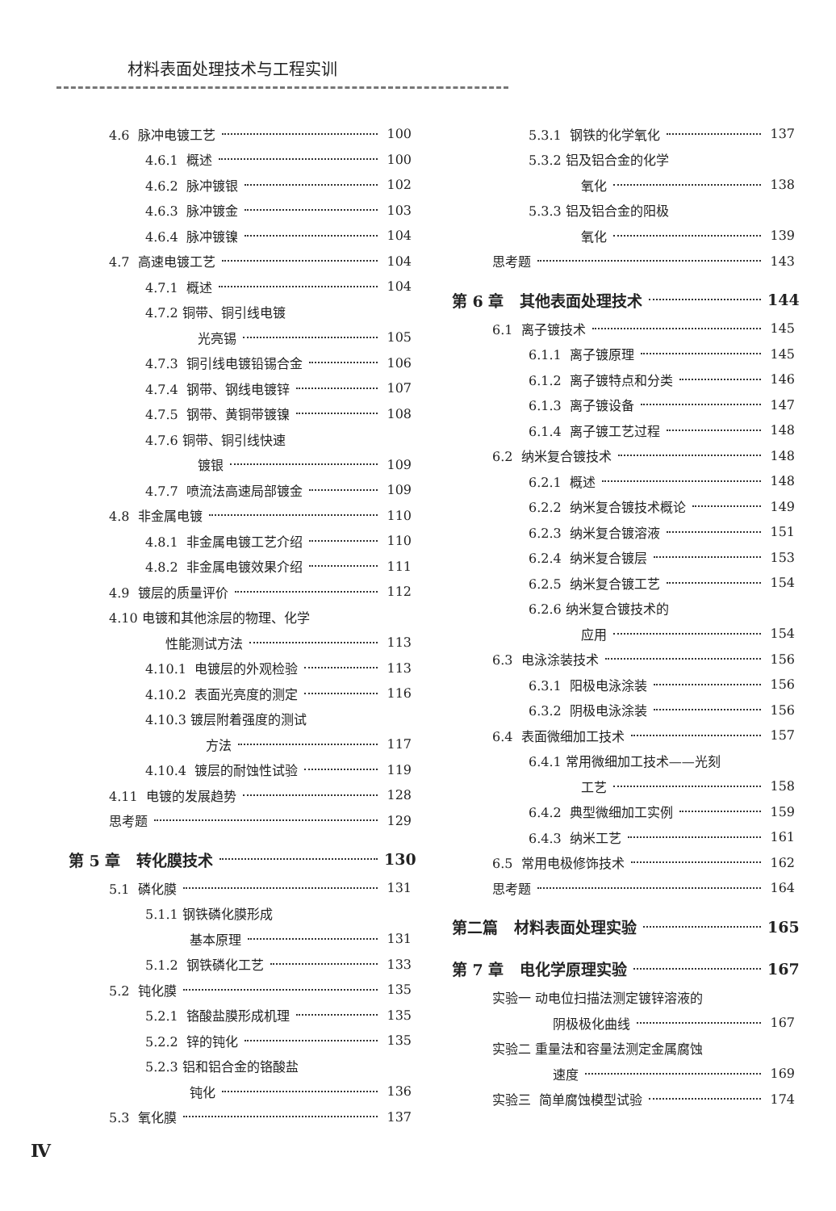材料表面处理技术与工程实训
4.6 脉冲电镀工艺 100
4.6.1 概述 100
4.6.2 脉冲镀银 102
4.6.3 脉冲镀金 103
4.6.4 脉冲镀镍 104
4.7 高速电镀工艺 104
4.7.1 概述 104
4.7.2 铜带、铜引线电镀
光亮锡 105
4.7.3 铜引线电镀铅锡合金 106
4.7.4 钢带、钢线电镀锌 107
4.7.5 钢带、黄铜带镀镍 108
4.7.6 铜带、铜引线快速
镀银 109
4.7.7 喷流法高速局部镀金 109
4.8 非金属电镀 110
4.8.1 非金属电镀工艺介绍 110
4.8.2 非金属电镀效果介绍 111
4.9 镀层的质量评价 112
4.10 电镀和其他涂层的物理、化学
性能测试方法 113
4.10.1 电镀层的外观检验 113
4.10.2 表面光亮度的测定 116
4.10.3 镀层附着强度的测试
方法 117
4.10.4 镀层的耐蚀性试验 119
4.11 电镀的发展趋势 128
思考题 129
第 5 章 转化膜技术 130
5.1 磷化膜 131
5.1.1 钢铁磷化膜形成
基本原理 131
5.1.2 钢铁磷化工艺 133
5.2 钝化膜 135
5.2.1 铬酸盐膜形成机理 135
5.2.2 锌的钝化 135
5.2.3 铝和铝合金的铬酸盐
钝化 136
5.3 氧化膜 137
5.3.1 钢铁的化学氧化 137
5.3.2 铝及铝合金的化学
氧化 138
5.3.3 铝及铝合金的阳极
氧化 139
思考题 143
第 6 章 其他表面处理技术 144
6.1 离子镀技术 145
6.1.1 离子镀原理 145
6.1.2 离子镀特点和分类 146
6.1.3 离子镀设备 147
6.1.4 离子镀工艺过程 148
6.2 纳米复合镀技术 148
6.2.1 概述 148
6.2.2 纳米复合镀技术概论 149
6.2.3 纳米复合镀溶液 151
6.2.4 纳米复合镀层 153
6.2.5 纳米复合镀工艺 154
6.2.6 纳米复合镀技术的
应用 154
6.3 电泳涂装技术 156
6.3.1 阳极电泳涂装 156
6.3.2 阴极电泳涂装 156
6.4 表面微细加工技术 157
6.4.1 常用微细加工技术——光刻
工艺 158
6.4.2 典型微细加工实例 159
6.4.3 纳米工艺 161
6.5 常用电极修饰技术 162
思考题 164
第二篇 材料表面处理实验 165
第 7 章 电化学原理实验 167
实验一 动电位扫描法测定镀锌溶液的
阴极极化曲线 167
实验二 重量法和容量法测定金属腐蚀
速度 169
实验三 简单腐蚀模型试验 174
Ⅳ